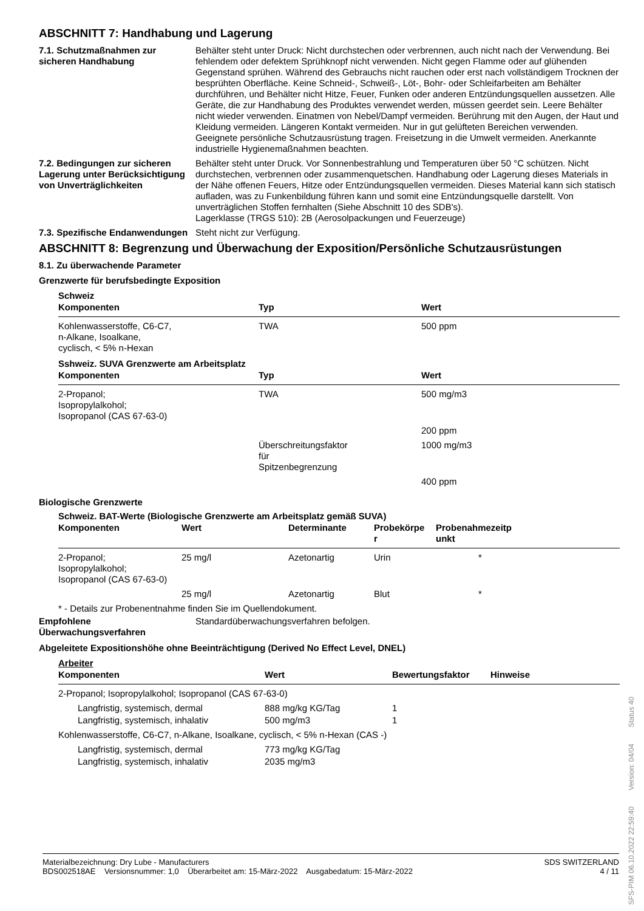ABSCHNITT 7: Handhabung und Lagerung
7.1. Schutzmaßnahmen zur sicheren Handhabung
Behälter steht unter Druck: Nicht durchstechen oder verbrennen, auch nicht nach der Verwendung. Bei fehlendem oder defektem Sprühknopf nicht verwenden. Nicht gegen Flamme oder auf glühenden Gegenstand sprühen. Während des Gebrauchs nicht rauchen oder erst nach vollständigem Trocknen der besprühten Oberfläche. Keine Schneid-, Schweiß-, Löt-, Bohr- oder Schleifarbeiten am Behälter durchführen, und Behälter nicht Hitze, Feuer, Funken oder anderen Entzündungsquellen aussetzen. Alle Geräte, die zur Handhabung des Produktes verwendet werden, müssen geerdet sein. Leere Behälter nicht wieder verwenden. Einatmen von Nebel/Dampf vermeiden. Berührung mit den Augen, der Haut und Kleidung vermeiden. Längeren Kontakt vermeiden. Nur in gut gelüfteten Bereichen verwenden. Geeignete persönliche Schutzausrüstung tragen. Freisetzung in die Umwelt vermeiden. Anerkannte industrielle Hygienemaßnahmen beachten.
7.2. Bedingungen zur sicheren Lagerung unter Berücksichtigung von Unverträglichkeiten
Behälter steht unter Druck. Vor Sonnenbestrahlung und Temperaturen über 50 °C schützen. Nicht durchstechen, verbrennen oder zusammenquetschen. Handhabung oder Lagerung dieses Materials in der Nähe offenen Feuers, Hitze oder Entzündungsquellen vermeiden. Dieses Material kann sich statisch aufladen, was zu Funkenbildung führen kann und somit eine Entzündungsquelle darstellt. Von unverträglichen Stoffen fernhalten (Siehe Abschnitt 10 des SDB's).
Lagerklasse (TRGS 510): 2B (Aerosolpackungen und Feuerzeuge)
7.3. Spezifische Endanwendungen
Steht nicht zur Verfügung.
ABSCHNITT 8: Begrenzung und Überwachung der Exposition/Persönliche Schutzausrüstungen
8.1. Zu überwachende Parameter
Grenzwerte für berufsbedingte Exposition
Schweiz
| Komponenten | Typ | Wert |
| --- | --- | --- |
| Kohlenwasserstoffe, C6-C7, n-Alkane, Isoalkane, cyclisch, < 5% n-Hexan | TWA | 500 ppm |
Sshweiz. SUVA Grenzwerte am Arbeitsplatz
| Komponenten | Typ | Wert |
| --- | --- | --- |
| 2-Propanol; Isopropylalkohol; Isopropanol (CAS 67-63-0) | TWA | 500 mg/m3 |
| | | 200 ppm |
| | Überschreitungsfaktor für Spitzenbegrenzung | 1000 mg/m3 |
| | | 400 ppm |
Biologische Grenzwerte
Schweiz. BAT-Werte (Biologische Grenzwerte am Arbeitsplatz gemäß SUVA)
| Komponenten | Wert | Determinante | Probekörpe r | Probenahmezeitp unkt |
| --- | --- | --- | --- | --- |
| 2-Propanol; Isopropylalkohol; Isopropanol (CAS 67-63-0) | 25 mg/l | Azetonartig | Urin | * |
| | 25 mg/l | Azetonartig | Blut | * |
* - Details zur Probenentnahme finden Sie im Quellendokument.
Empfohlene Überwachungsverfahren
Standardüberwachungsverfahren befolgen.
Abgeleitete Expositionshöhe ohne Beeinträchtigung (Derived No Effect Level, DNEL)
Arbeiter
| Komponenten | Wert | Bewertungsfaktor | Hinweise |
| --- | --- | --- | --- |
| 2-Propanol; Isopropylalkohol; Isopropanol (CAS 67-63-0) | | | |
| Langfristig, systemisch, dermal | 888 mg/kg KG/Tag | 1 | |
| Langfristig, systemisch, inhalativ | 500 mg/m3 | 1 | |
| Kohlenwasserstoffe, C6-C7, n-Alkane, Isoalkane, cyclisch, < 5% n-Hexan (CAS -) | | | |
| Langfristig, systemisch, dermal | 773 mg/kg KG/Tag | | |
| Langfristig, systemisch, inhalativ | 2035 mg/m3 | | |
Materialbezeichnung: Dry Lube - Manufacturers
BDS002518AE Versionsnummer: 1,0 Überarbeitet am: 15-März-2022 Ausgabedatum: 15-März-2022
SDS SWITZERLAND
4 / 11
SFS-PIM 06.10.2022 22:59:40 Version: 04/04 Status 40